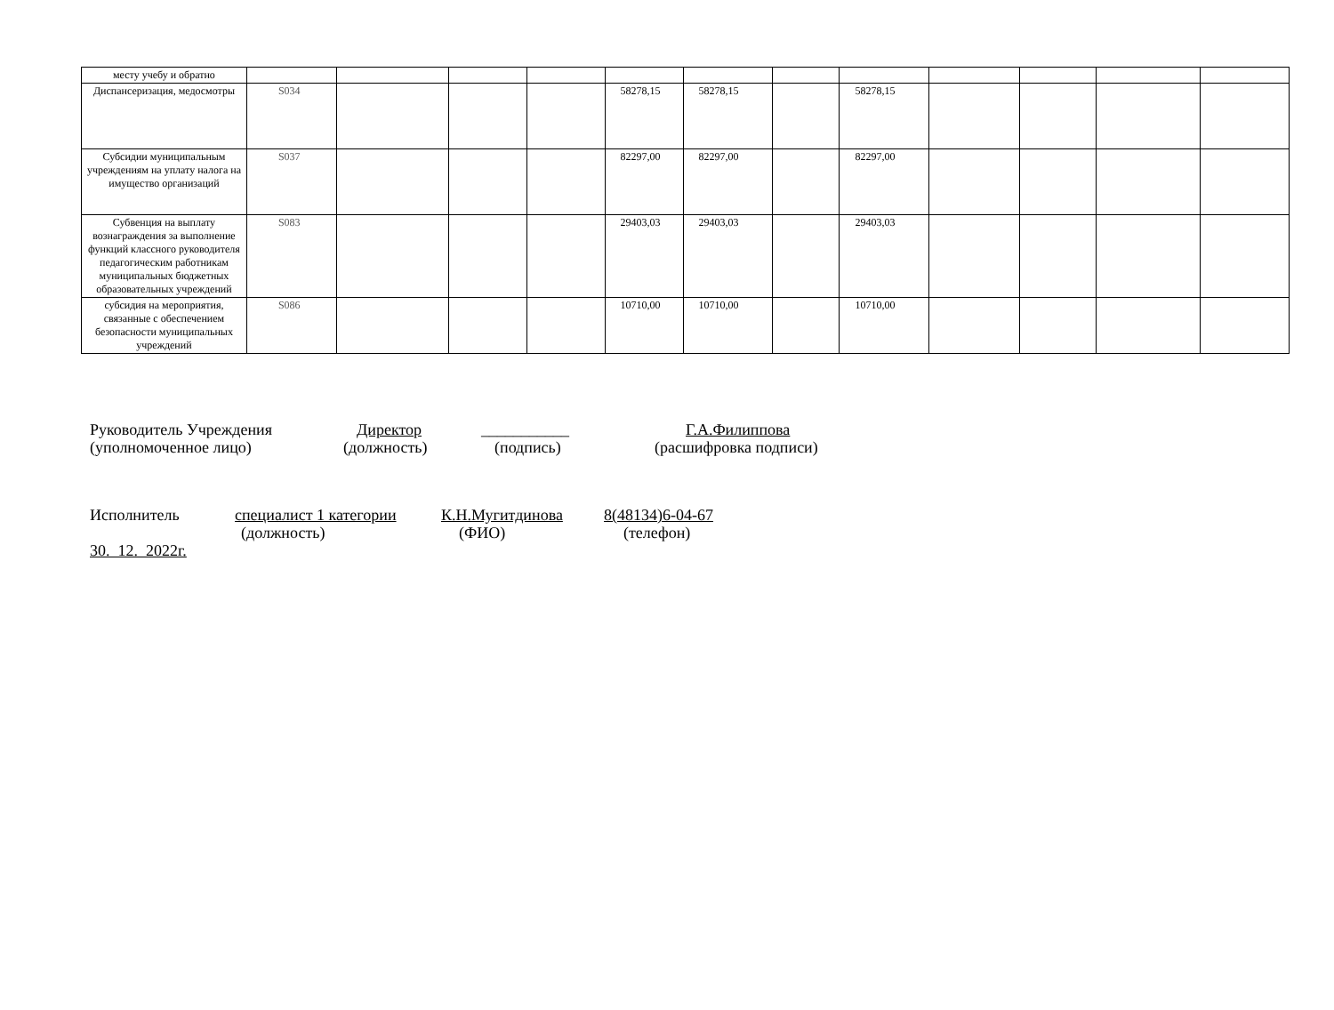| месту учебу и обратно | | | | | | | | | | | | |
| Диспансеризация, медосмотры | S034 | | | | 58278,15 | 58278,15 | | 58278,15 | | | | |
| Субсидии муниципальным учреждениям на уплату налога на имущество организаций | S037 | | | | 82297,00 | 82297,00 | | 82297,00 | | | | |
| Субвенция на выплату вознаграждения за выполнение функций классного руководителя педагогическим работникам муниципальных бюджетных образовательных учреждений | S083 | | | | 29403,03 | 29403,03 | | 29403,03 | | | | |
| субсидия на мероприятия, связанные с обеспечением безопасности муниципальных учреждений | S086 | | | | 10710,00 | 10710,00 | | 10710,00 | | | | |
Руководитель Учреждения Директор ___________ Г.А.Филиппова
(уполномоченное лицо) (должность) (подпись) (расшифровка подписи)
Исполнитель специалист 1 категории К.Н.Мугитдинова 8(48134)6-04-67
(должность) (ФИО) (телефон)
30. 12. 2022г.